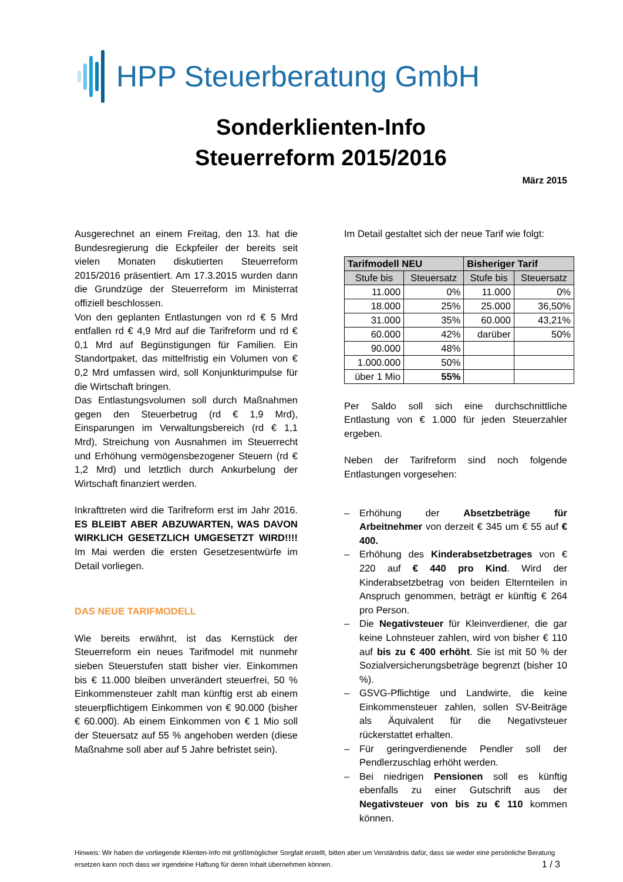HPP Steuerberatung GmbH
Sonderklienten-Info
Steuerreform 2015/2016
März 2015
Ausgerechnet an einem Freitag, den 13. hat die Bundesregierung die Eckpfeiler der bereits seit vielen Monaten diskutierten Steuerreform 2015/2016 präsentiert. Am 17.3.2015 wurden dann die Grundzüge der Steuerreform im Ministerrat offiziell beschlossen.
Von den geplanten Entlastungen von rd € 5 Mrd entfallen rd € 4,9 Mrd auf die Tarifreform und rd € 0,1 Mrd auf Begünstigungen für Familien. Ein Standortpaket, das mittelfristig ein Volumen von € 0,2 Mrd umfassen wird, soll Konjunkturimpulse für die Wirtschaft bringen.
Das Entlastungsvolumen soll durch Maßnahmen gegen den Steuerbetrug (rd € 1,9 Mrd), Einsparungen im Verwaltungsbereich (rd € 1,1 Mrd), Streichung von Ausnahmen im Steuerrecht und Erhöhung vermögensbezogener Steuern (rd € 1,2 Mrd) und letztlich durch Ankurbelung der Wirtschaft finanziert werden.
Inkrafttreten wird die Tarifreform erst im Jahr 2016. ES BLEIBT ABER ABZUWARTEN, WAS DAVON WIRKLICH GESETZLICH UMGESETZT WIRD!!!! Im Mai werden die ersten Gesetzesentwürfe im Detail vorliegen.
DAS NEUE TARIFMODELL
Wie bereits erwähnt, ist das Kernstück der Steuerreform ein neues Tarifmodel mit nunmehr sieben Steuerstufen statt bisher vier. Einkommen bis € 11.000 bleiben unverändert steuerfrei, 50 % Einkommensteuer zahlt man künftig erst ab einem steuerpflichtigem Einkommen von € 90.000 (bisher € 60.000). Ab einem Einkommen von € 1 Mio soll der Steuersatz auf 55 % angehoben werden (diese Maßnahme soll aber auf 5 Jahre befristet sein).
Im Detail gestaltet sich der neue Tarif wie folgt:
| Tarifmodell NEU | | Bisheriger Tarif | |
| --- | --- | --- | --- |
| Stufe bis | Steuersatz | Stufe bis | Steuersatz |
| 11.000 | 0% | 11.000 | 0% |
| 18.000 | 25% | 25.000 | 36,50% |
| 31.000 | 35% | 60.000 | 43,21% |
| 60.000 | 42% | darüber | 50% |
| 90.000 | 48% | | |
| 1.000.000 | 50% | | |
| über 1 Mio | 55% | | |
Per Saldo soll sich eine durchschnittliche Entlastung von € 1.000 für jeden Steuerzahler ergeben.
Neben der Tarifreform sind noch folgende Entlastungen vorgesehen:
– Erhöhung der Absetzbeträge für Arbeitnehmer von derzeit € 345 um € 55 auf € 400.
– Erhöhung des Kinderabsetzbetrages von € 220 auf € 440 pro Kind. Wird der Kinderabsetzbetrag von beiden Elternteilen in Anspruch genommen, beträgt er künftig € 264 pro Person.
– Die Negativsteuer für Kleinverdiener, die gar keine Lohnsteuer zahlen, wird von bisher € 110 auf bis zu € 400 erhöht. Sie ist mit 50 % der Sozialversicherungsbeträge begrenzt (bisher 10 %).
– GSVG-Pflichtige und Landwirte, die keine Einkommensteuer zahlen, sollen SV-Beiträge als Äquivalent für die Negativsteuer rückerstattet erhalten.
– Für geringverdienende Pendler soll der Pendlerzuschlag erhöht werden.
– Bei niedrigen Pensionen soll es künftig ebenfalls zu einer Gutschrift aus der Negativsteuer von bis zu € 110 kommen können.
Hinweis: Wir haben die vorliegende Klienten-Info mit größtmöglicher Sorgfalt erstellt, bitten aber um Verständnis dafür, dass sie weder eine persönliche Beratung ersetzen kann noch dass wir irgendeine Haftung für deren Inhalt übernehmen können. 1 / 3